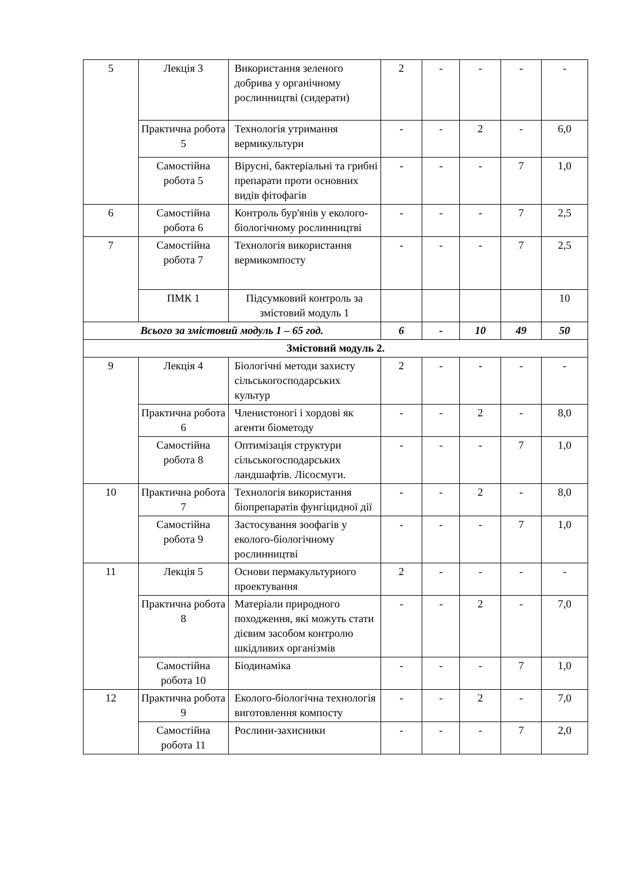| 5 | Лекція 3 | Використання зеленого добрива у органічному рослинництві (сидерати) | 2 | - | - | - | - |
| | Практична робота 5 | Технологія утримання вермикультури | - | - | 2 | - | 6,0 |
| | Самостійна робота 5 | Вірусні, бактеріальні та грибні препарати проти основних видів фітофагів | - | - | - | 7 | 1,0 |
| 6 | Самостійна робота 6 | Контроль бур'янів у еколого-біологічному рослинництві | - | - | - | 7 | 2,5 |
| 7 | Самостійна робота 7 | Технологія використання вермикомпосту | - | - | - | 7 | 2,5 |
| | ПМК 1 | Підсумковий контроль за змістовий модуль 1 | | | | | 10 |
| Всього за змістовий модуль 1 – 65 год. | | | 6 | - | 10 | 49 | 50 |
| Змістовий модуль 2. | | | | | | | |
| 9 | Лекція 4 | Біологічні методи захисту сільськогосподарських культур | 2 | - | - | - | - |
| | Практична робота 6 | Членистоногі і хордові як агенти біометоду | - | - | 2 | - | 8,0 |
| | Самостійна робота 8 | Оптимізація структури сільськогосподарських ландшафтів. Лісосмуги. | - | - | - | 7 | 1,0 |
| 10 | Практична робота 7 | Технологія використання біопрепаратів фунгіцидної дії | - | - | 2 | - | 8,0 |
| | Самостійна робота 9 | Застосування зоофагів у еколого-біологічному рослинництві | - | - | - | 7 | 1,0 |
| 11 | Лекція 5 | Основи пермакультурного проектування | 2 | - | - | - | - |
| | Практична робота 8 | Матеріали природного походження, які можуть стати дієвим засобом контролю шкідливих організмів | - | - | 2 | - | 7,0 |
| | Самостійна робота 10 | Біодинаміка | - | - | - | 7 | 1,0 |
| 12 | Практична робота 9 | Еколого-біологічна технологія виготовлення компосту | - | - | 2 | - | 7,0 |
| | Самостійна робота 11 | Рослини-захисники | - | - | - | 7 | 2,0 |